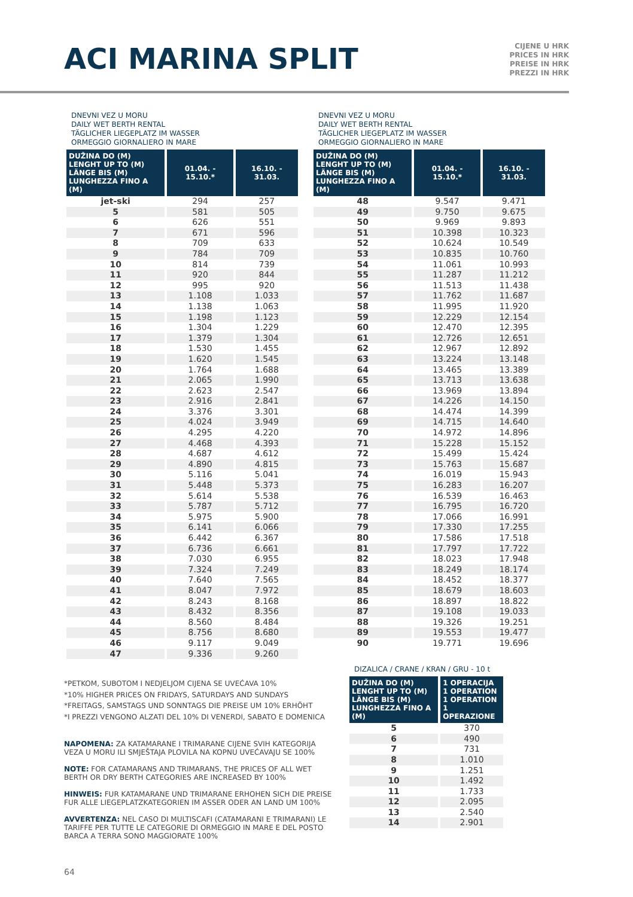ACI MARINA SPLIT
CIJENE U HRK
PRICES IN HRK
PREISE IN HRK
PREZZI IN HRK
DNEVNI VEZ U MORU
DAILY WET BERTH RENTAL
TÄGLICHER LIEGEPLATZ IM WASSER
ORMEGGIO GIORNALIERO IN MARE
| DUŽINA DO (M) LENGHT UP TO (M) LÄNGE BIS (M) LUNGHEZZA FINO A (M) | 01.04. - 15.10.* | 16.10. - 31.03. |
| --- | --- | --- |
| jet-ski | 294 | 257 |
| 5 | 581 | 505 |
| 6 | 626 | 551 |
| 7 | 671 | 596 |
| 8 | 709 | 633 |
| 9 | 784 | 709 |
| 10 | 814 | 739 |
| 11 | 920 | 844 |
| 12 | 995 | 920 |
| 13 | 1.108 | 1.033 |
| 14 | 1.138 | 1.063 |
| 15 | 1.198 | 1.123 |
| 16 | 1.304 | 1.229 |
| 17 | 1.379 | 1.304 |
| 18 | 1.530 | 1.455 |
| 19 | 1.620 | 1.545 |
| 20 | 1.764 | 1.688 |
| 21 | 2.065 | 1.990 |
| 22 | 2.623 | 2.547 |
| 23 | 2.916 | 2.841 |
| 24 | 3.376 | 3.301 |
| 25 | 4.024 | 3.949 |
| 26 | 4.295 | 4.220 |
| 27 | 4.468 | 4.393 |
| 28 | 4.687 | 4.612 |
| 29 | 4.890 | 4.815 |
| 30 | 5.116 | 5.041 |
| 31 | 5.448 | 5.373 |
| 32 | 5.614 | 5.538 |
| 33 | 5.787 | 5.712 |
| 34 | 5.975 | 5.900 |
| 35 | 6.141 | 6.066 |
| 36 | 6.442 | 6.367 |
| 37 | 6.736 | 6.661 |
| 38 | 7.030 | 6.955 |
| 39 | 7.324 | 7.249 |
| 40 | 7.640 | 7.565 |
| 41 | 8.047 | 7.972 |
| 42 | 8.243 | 8.168 |
| 43 | 8.432 | 8.356 |
| 44 | 8.560 | 8.484 |
| 45 | 8.756 | 8.680 |
| 46 | 9.117 | 9.049 |
| 47 | 9.336 | 9.260 |
DNEVNI VEZ U MORU
DAILY WET BERTH RENTAL
TÄGLICHER LIEGEPLATZ IM WASSER
ORMEGGIO GIORNALIERO IN MARE
| DUŽINA DO (M) LENGHT UP TO (M) LÄNGE BIS (M) LUNGHEZZA FINO A (M) | 01.04. - 15.10.* | 16.10. - 31.03. |
| --- | --- | --- |
| 48 | 9.547 | 9.471 |
| 49 | 9.750 | 9.675 |
| 50 | 9.969 | 9.893 |
| 51 | 10.398 | 10.323 |
| 52 | 10.624 | 10.549 |
| 53 | 10.835 | 10.760 |
| 54 | 11.061 | 10.993 |
| 55 | 11.287 | 11.212 |
| 56 | 11.513 | 11.438 |
| 57 | 11.762 | 11.687 |
| 58 | 11.995 | 11.920 |
| 59 | 12.229 | 12.154 |
| 60 | 12.470 | 12.395 |
| 61 | 12.726 | 12.651 |
| 62 | 12.967 | 12.892 |
| 63 | 13.224 | 13.148 |
| 64 | 13.465 | 13.389 |
| 65 | 13.713 | 13.638 |
| 66 | 13.969 | 13.894 |
| 67 | 14.226 | 14.150 |
| 68 | 14.474 | 14.399 |
| 69 | 14.715 | 14.640 |
| 70 | 14.972 | 14.896 |
| 71 | 15.228 | 15.152 |
| 72 | 15.499 | 15.424 |
| 73 | 15.763 | 15.687 |
| 74 | 16.019 | 15.943 |
| 75 | 16.283 | 16.207 |
| 76 | 16.539 | 16.463 |
| 77 | 16.795 | 16.720 |
| 78 | 17.066 | 16.991 |
| 79 | 17.330 | 17.255 |
| 80 | 17.586 | 17.518 |
| 81 | 17.797 | 17.722 |
| 82 | 18.023 | 17.948 |
| 83 | 18.249 | 18.174 |
| 84 | 18.452 | 18.377 |
| 85 | 18.679 | 18.603 |
| 86 | 18.897 | 18.822 |
| 87 | 19.108 | 19.033 |
| 88 | 19.326 | 19.251 |
| 89 | 19.553 | 19.477 |
| 90 | 19.771 | 19.696 |
*PETKOM, SUBOTOM I NEDJELJOM CIJENA SE UVEĆAVA 10%
*10% HIGHER PRICES ON FRIDAYS, SATURDAYS AND SUNDAYS
*FREITAGS, SAMSTAGS UND SONNTAGS DIE PREISE UM 10% ERHÖHT
*I PREZZI VENGONO ALZATI DEL 10% DI VENERDI, SABATO E DOMENICA
NAPOMENA: ZA KATAMARANE I TRIMARANE CIJENE SVIH KATEGORIJA VEZA U MORU ILI SMJEŠTAJA PLOVILA NA KOPNU UVEĆAVAJU SE 100%
NOTE: FOR CATAMARANS AND TRIMARANS, THE PRICES OF ALL WET BERTH OR DRY BERTH CATEGORIES ARE INCREASED BY 100%
HINWEIS: FUR KATAMARANE UND TRIMARANE ERHOHEN SICH DIE PREISE FUR ALLE LIEGEPLATZKATEGORIEN IM ASSER ODER AN LAND UM 100%
AVVERTENZA: NEL CASO DI MULTISCAFI (CATAMARANI E TRIMARANI) LE TARIFFE PER TUTTE LE CATEGORIE DI ORMEGGIO IN MARE E DEL POSTO BARCA A TERRA SONO MAGGIORATE 100%
DIZALICA / CRANE / KRAN / GRU - 10 t
| DUŽINA DO (M) LENGHT UP TO (M) LÄNGE BIS (M) LUNGHEZZA FINO A (M) | 1 OPERACIJA 1 OPERATION 1 OPERATION 1 OPERAZIONE |
| --- | --- |
| 5 | 370 |
| 6 | 490 |
| 7 | 731 |
| 8 | 1.010 |
| 9 | 1.251 |
| 10 | 1.492 |
| 11 | 1.733 |
| 12 | 2.095 |
| 13 | 2.540 |
| 14 | 2.901 |
64